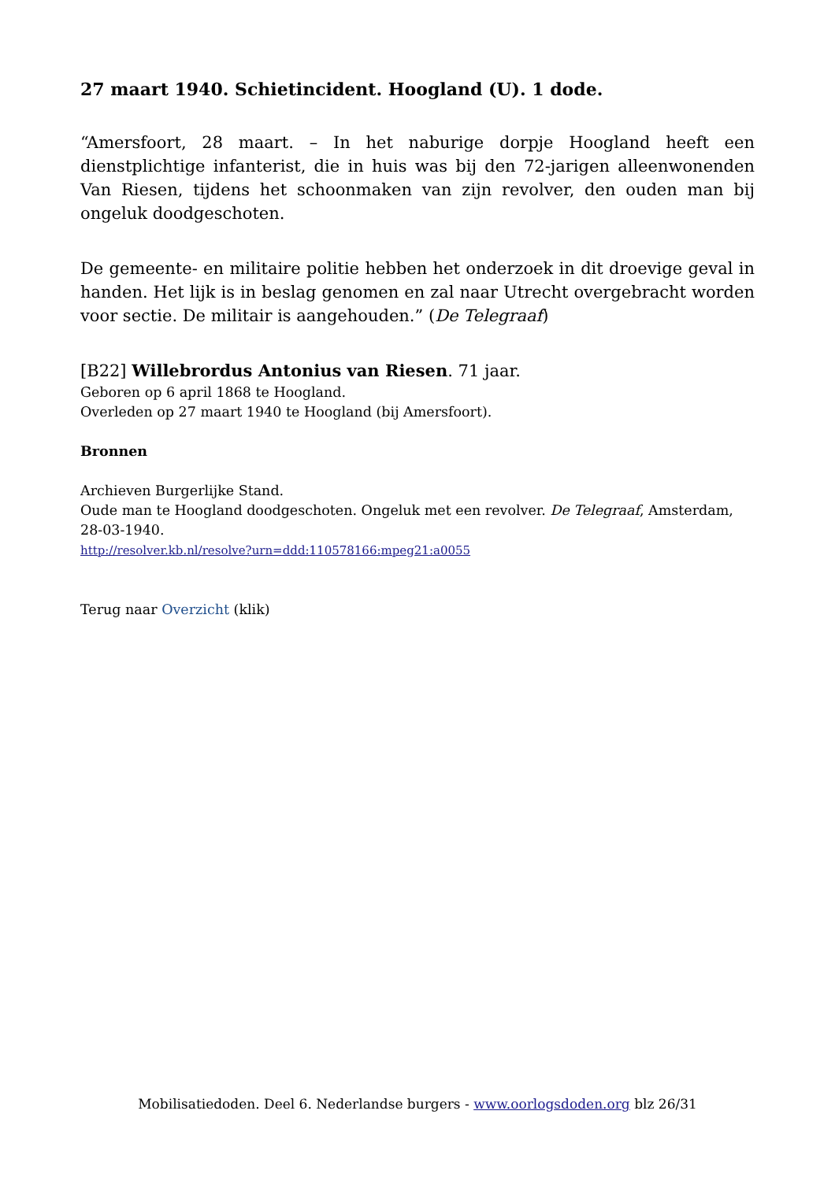27 maart 1940. Schietincident. Hoogland (U). 1 dode.
“Amersfoort, 28 maart. – In het naburige dorpje Hoogland heeft een dienstplichtige infanterist, die in huis was bij den 72-jarigen alleenwonenden Van Riesen, tijdens het schoonmaken van zijn revolver, den ouden man bij ongeluk doodgeschoten.
De gemeente- en militaire politie hebben het onderzoek in dit droevige geval in handen. Het lijk is in beslag genomen en zal naar Utrecht overgebracht worden voor sectie. De militair is aangehouden.” (De Telegraaf)
[B22] Willebrordus Antonius van Riesen. 71 jaar.
Geboren op 6 april 1868 te Hoogland.
Overleden op 27 maart 1940 te Hoogland (bij Amersfoort).
Bronnen
Archieven Burgerlijke Stand.
Oude man te Hoogland doodgeschoten. Ongeluk met een revolver. De Telegraaf, Amsterdam, 28-03-1940.
http://resolver.kb.nl/resolve?urn=ddd:110578166:mpeg21:a0055
Terug naar Overzicht (klik)
Mobilisatiedoden. Deel 6. Nederlandse burgers - www.oorlogsdoden.org blz 26/31